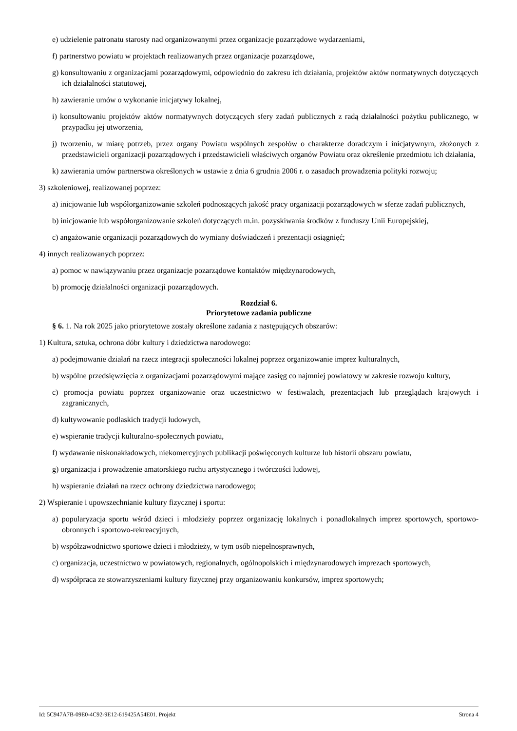e) udzielenie patronatu starosty nad organizowanymi przez organizacje pozarządowe wydarzeniami,
f) partnerstwo powiatu w projektach realizowanych przez organizacje pozarządowe,
g) konsultowaniu z organizacjami pozarządowymi, odpowiednio do zakresu ich działania, projektów aktów normatywnych dotyczących ich działalności statutowej,
h) zawieranie umów o wykonanie inicjatywy lokalnej,
i) konsultowaniu projektów aktów normatywnych dotyczących sfery zadań publicznych z radą działalności pożytku publicznego, w przypadku jej utworzenia,
j) tworzeniu, w miarę potrzeb, przez organy Powiatu wspólnych zespołów o charakterze doradczym i inicjatywnym, złożonych z przedstawicieli organizacji pozarządowych i przedstawicieli właściwych organów Powiatu oraz określenie przedmiotu ich działania,
k) zawierania umów partnerstwa określonych w ustawie z dnia 6 grudnia 2006 r. o zasadach prowadzenia polityki rozwoju;
3) szkoleniowej, realizowanej poprzez:
a) inicjowanie lub współorganizowanie szkoleń podnoszących jakość pracy organizacji pozarządowych w sferze zadań publicznych,
b) inicjowanie lub współorganizowanie szkoleń dotyczących m.in. pozyskiwania środków z funduszy Unii Europejskiej,
c) angażowanie organizacji pozarządowych do wymiany doświadczeń i prezentacji osiągnięć;
4) innych realizowanych poprzez:
a) pomoc w nawiązywaniu przez organizacje pozarządowe kontaktów międzynarodowych,
b) promocję działalności organizacji pozarządowych.
Rozdział 6.
Priorytetowe zadania publiczne
§ 6. 1. Na rok 2025 jako priorytetowe zostały określone zadania z następujących obszarów:
1) Kultura, sztuka, ochrona dóbr kultury i dziedzictwa narodowego:
a) podejmowanie działań na rzecz integracji społeczności lokalnej poprzez organizowanie imprez kulturalnych,
b) wspólne przedsięwzięcia z organizacjami pozarządowymi mające zasięg co najmniej powiatowy w zakresie rozwoju kultury,
c) promocja powiatu poprzez organizowanie oraz uczestnictwo w festiwalach, prezentacjach lub przeglądach krajowych i zagranicznych,
d) kultywowanie podlaskich tradycji ludowych,
e) wspieranie tradycji kulturalno-społecznych powiatu,
f) wydawanie niskonakładowych, niekomercyjnych publikacji poświęconych kulturze lub historii obszaru powiatu,
g) organizacja i prowadzenie amatorskiego ruchu artystycznego i twórczości ludowej,
h) wspieranie działań na rzecz ochrony dziedzictwa narodowego;
2) Wspieranie i upowszechnianie kultury fizycznej i sportu:
a) popularyzacja sportu wśród dzieci i młodzieży poprzez organizację lokalnych i ponadlokalnych imprez sportowych, sportowo-obronnych i sportowo-rekreacyjnych,
b) współzawodnictwo sportowe dzieci i młodzieży, w tym osób niepełnosprawnych,
c) organizacja, uczestnictwo w powiatowych, regionalnych, ogólnopolskich i międzynarodowych imprezach sportowych,
d) współpraca ze stowarzyszeniami kultury fizycznej przy organizowaniu konkursów, imprez sportowych;
Id: 5C947A7B-09E0-4C92-9E12-619425A54E01. Projekt Strona 4